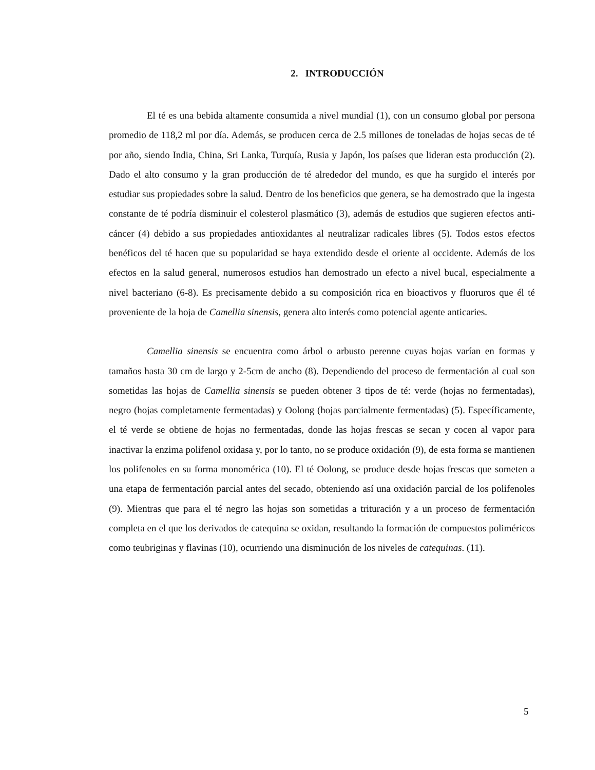2. INTRODUCCIÓN
El té es una bebida altamente consumida a nivel mundial (1), con un consumo global por persona promedio de 118,2 ml por día. Además, se producen cerca de 2.5 millones de toneladas de hojas secas de té por año, siendo India, China, Sri Lanka, Turquía, Rusia y Japón, los países que lideran esta producción (2). Dado el alto consumo y la gran producción de té alrededor del mundo, es que ha surgido el interés por estudiar sus propiedades sobre la salud. Dentro de los beneficios que genera, se ha demostrado que la ingesta constante de té podría disminuir el colesterol plasmático (3), además de estudios que sugieren efectos anti-cáncer (4) debido a sus propiedades antioxidantes al neutralizar radicales libres (5). Todos estos efectos benéficos del té hacen que su popularidad se haya extendido desde el oriente al occidente. Además de los efectos en la salud general, numerosos estudios han demostrado un efecto a nivel bucal, especialmente a nivel bacteriano (6-8). Es precisamente debido a su composición rica en bioactivos y fluoruros que él té proveniente de la hoja de Camellia sinensis, genera alto interés como potencial agente anticaries.
Camellia sinensis se encuentra como árbol o arbusto perenne cuyas hojas varían en formas y tamaños hasta 30 cm de largo y 2-5cm de ancho (8). Dependiendo del proceso de fermentación al cual son sometidas las hojas de Camellia sinensis se pueden obtener 3 tipos de té: verde (hojas no fermentadas), negro (hojas completamente fermentadas) y Oolong (hojas parcialmente fermentadas) (5). Específicamente, el té verde se obtiene de hojas no fermentadas, donde las hojas frescas se secan y cocen al vapor para inactivar la enzima polifenol oxidasa y, por lo tanto, no se produce oxidación (9), de esta forma se mantienen los polifenoles en su forma monomérica (10). El té Oolong, se produce desde hojas frescas que someten a una etapa de fermentación parcial antes del secado, obteniendo así una oxidación parcial de los polifenoles (9). Mientras que para el té negro las hojas son sometidas a trituración y a un proceso de fermentación completa en el que los derivados de catequina se oxidan, resultando la formación de compuestos poliméricos como teubriginas y flavinas (10), ocurriendo una disminución de los niveles de catequinas. (11).
5